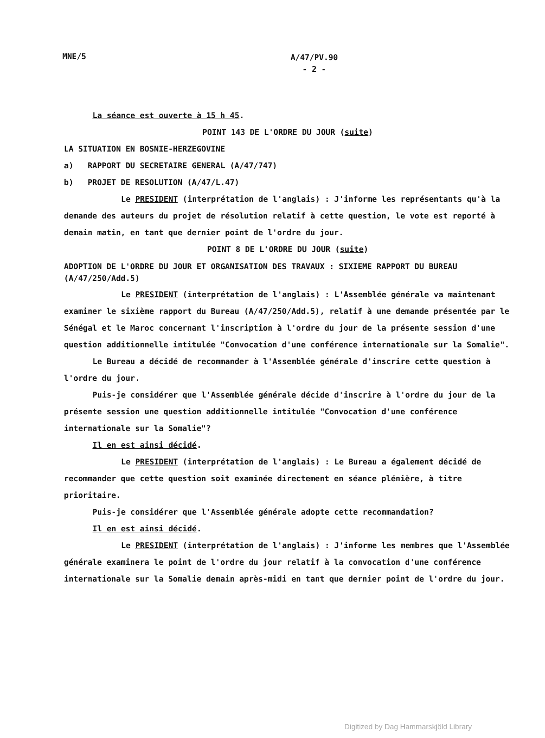MNE/5 A/47/PV.90
- 2 -
La séance est ouverte à 15 h 45.
POINT 143 DE L'ORDRE DU JOUR (suite)
LA SITUATION EN BOSNIE-HERZEGOVINE
a) RAPPORT DU SECRETAIRE GENERAL (A/47/747)
b) PROJET DE RESOLUTION (A/47/L.47)
Le PRESIDENT (interprétation de l'anglais) : J'informe les représentants qu'à la demande des auteurs du projet de résolution relatif à cette question, le vote est reporté à demain matin, en tant que dernier point de l'ordre du jour.
POINT 8 DE L'ORDRE DU JOUR (suite)
ADOPTION DE L'ORDRE DU JOUR ET ORGANISATION DES TRAVAUX : SIXIEME RAPPORT DU BUREAU (A/47/250/Add.5)
Le PRESIDENT (interprétation de l'anglais) : L'Assemblée générale va maintenant examiner le sixième rapport du Bureau (A/47/250/Add.5), relatif à une demande présentée par le Sénégal et le Maroc concernant l'inscription à l'ordre du jour de la présente session d'une question additionnelle intitulée "Convocation d'une conférence internationale sur la Somalie".
Le Bureau a décidé de recommander à l'Assemblée générale d'inscrire cette question à l'ordre du jour.
Puis-je considérer que l'Assemblée générale décide d'inscrire à l'ordre du jour de la présente session une question additionnelle intitulée "Convocation d'une conférence internationale sur la Somalie"?
Il en est ainsi décidé.
Le PRESIDENT (interprétation de l'anglais) : Le Bureau a également décidé de recommander que cette question soit examinée directement en séance plénière, à titre prioritaire.
Puis-je considérer que l'Assemblée générale adopte cette recommandation?
Il en est ainsi décidé.
Le PRESIDENT (interprétation de l'anglais) : J'informe les membres que l'Assemblée générale examinera le point de l'ordre du jour relatif à la convocation d'une conférence internationale sur la Somalie demain après-midi en tant que dernier point de l'ordre du jour.
Digitized by Dag Hammarskjöld Library